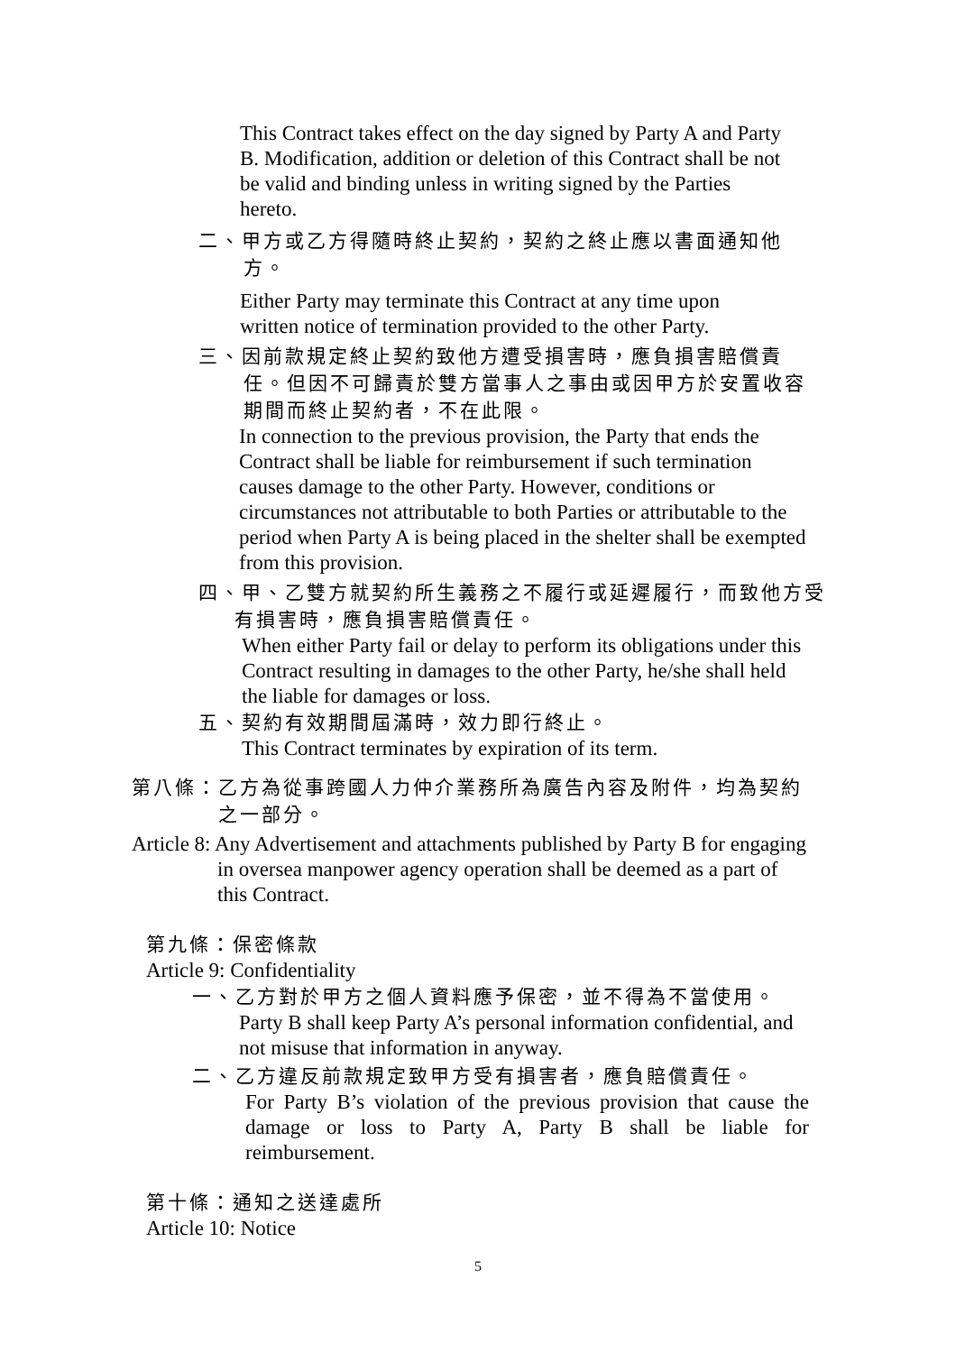This Contract takes effect on the day signed by Party A and Party B. Modification, addition or deletion of this Contract shall be not be valid and binding unless in writing signed by the Parties hereto.
二、甲方或乙方得隨時終止契約，契約之終止應以書面通知他方。
Either Party may terminate this Contract at any time upon written notice of termination provided to the other Party.
三、因前款規定終止契約致他方遭受損害時，應負損害賠償責任。但因不可歸責於雙方當事人之事由或因甲方於安置收容期間而終止契約者，不在此限。
In connection to the previous provision, the Party that ends the Contract shall be liable for reimbursement if such termination causes damage to the other Party. However, conditions or circumstances not attributable to both Parties or attributable to the period when Party A is being placed in the shelter shall be exempted from this provision.
四、甲、乙雙方就契約所生義務之不履行或延遲履行，而致他方受有損害時，應負損害賠償責任。
When either Party fail or delay to perform its obligations under this Contract resulting in damages to the other Party, he/she shall held the liable for damages or loss.
五、契約有效期間屆滿時，效力即行終止。
This Contract terminates by expiration of its term.
第八條：乙方為從事跨國人力仲介業務所為廣告內容及附件，均為契約之一部分。
Article 8: Any Advertisement and attachments published by Party B for engaging in oversea manpower agency operation shall be deemed as a part of this Contract.
第九條：保密條款
Article 9: Confidentiality
一、乙方對於甲方之個人資料應予保密，並不得為不當使用。
Party B shall keep Party A’s personal information confidential, and not misuse that information in anyway.
二、乙方違反前款規定致甲方受有損害者，應負賠償責任。
For Party B’s violation of the previous provision that cause the damage or loss to Party A, Party B shall be liable for reimbursement.
第十條：通知之送達處所
Article 10: Notice
5